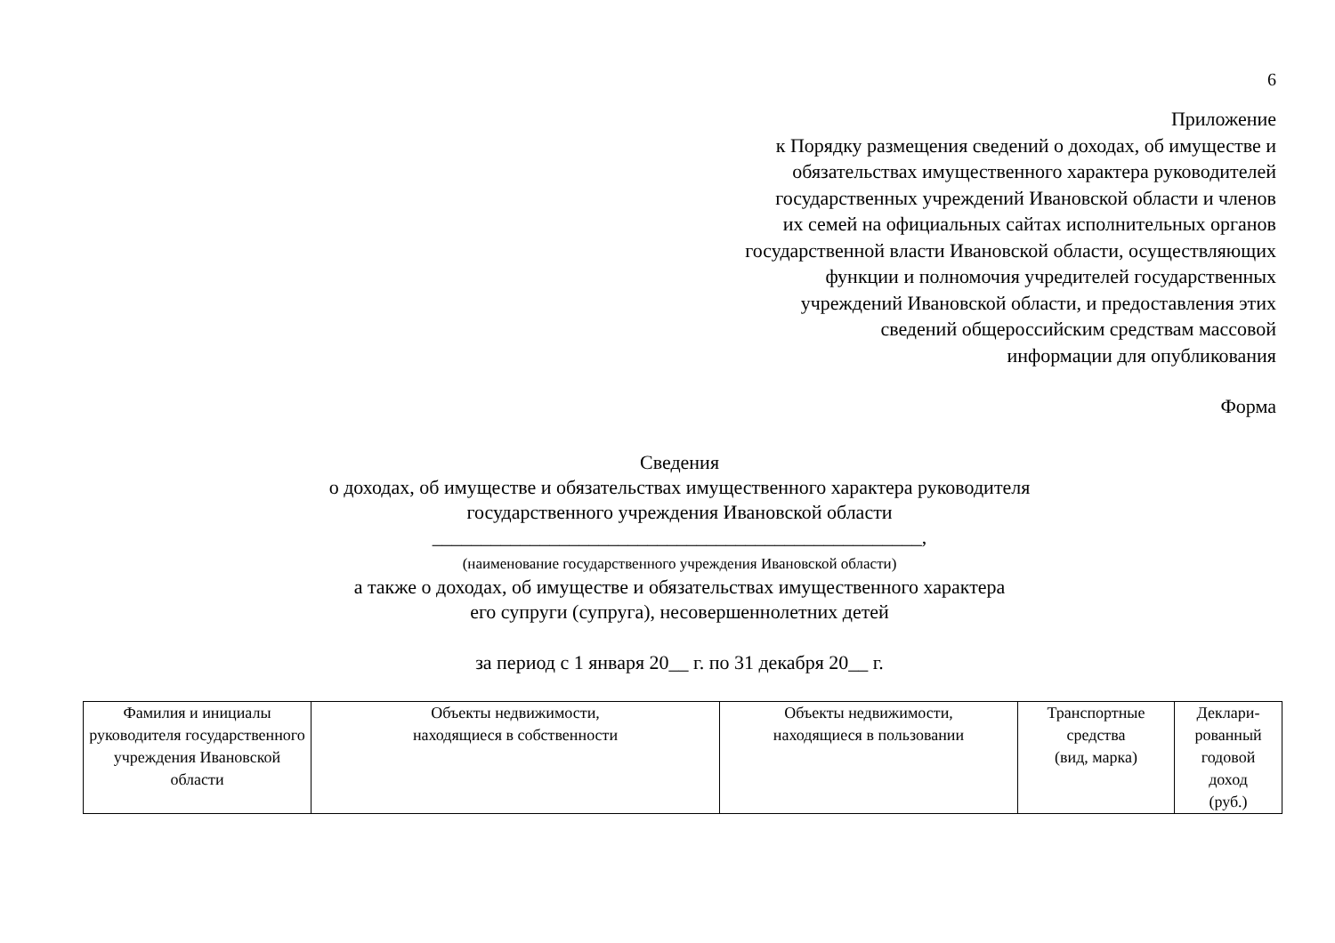6
Приложение
к Порядку размещения сведений о доходах, об имуществе и
обязательствах имущественного характера руководителей
государственных учреждений Ивановской области и членов
их семей на официальных сайтах исполнительных органов
государственной власти Ивановской области, осуществляющих
функции и полномочия учредителей государственных
учреждений Ивановской области, и предоставления этих
сведений общероссийским средствам массовой
информации для опубликования
Форма
Сведения
о доходах, об имуществе и обязательствах имущественного характера руководителя
государственного учреждения Ивановской области
__________________________________________________,
(наименование государственного учреждения Ивановской области)
а также о доходах, об имуществе и обязательствах имущественного характера
его супруги (супруга), несовершеннолетних детей
за период с 1 января 20__ г. по 31 декабря 20__ г.
| Фамилия и инициалы руководителя государственного учреждения Ивановской области | Объекты недвижимости, находящиеся в собственности | Объекты недвижимости, находящиеся в пользовании | Транспортные средства (вид, марка) | Деклари- рованный годовой доход (руб.) |
| --- | --- | --- | --- | --- |